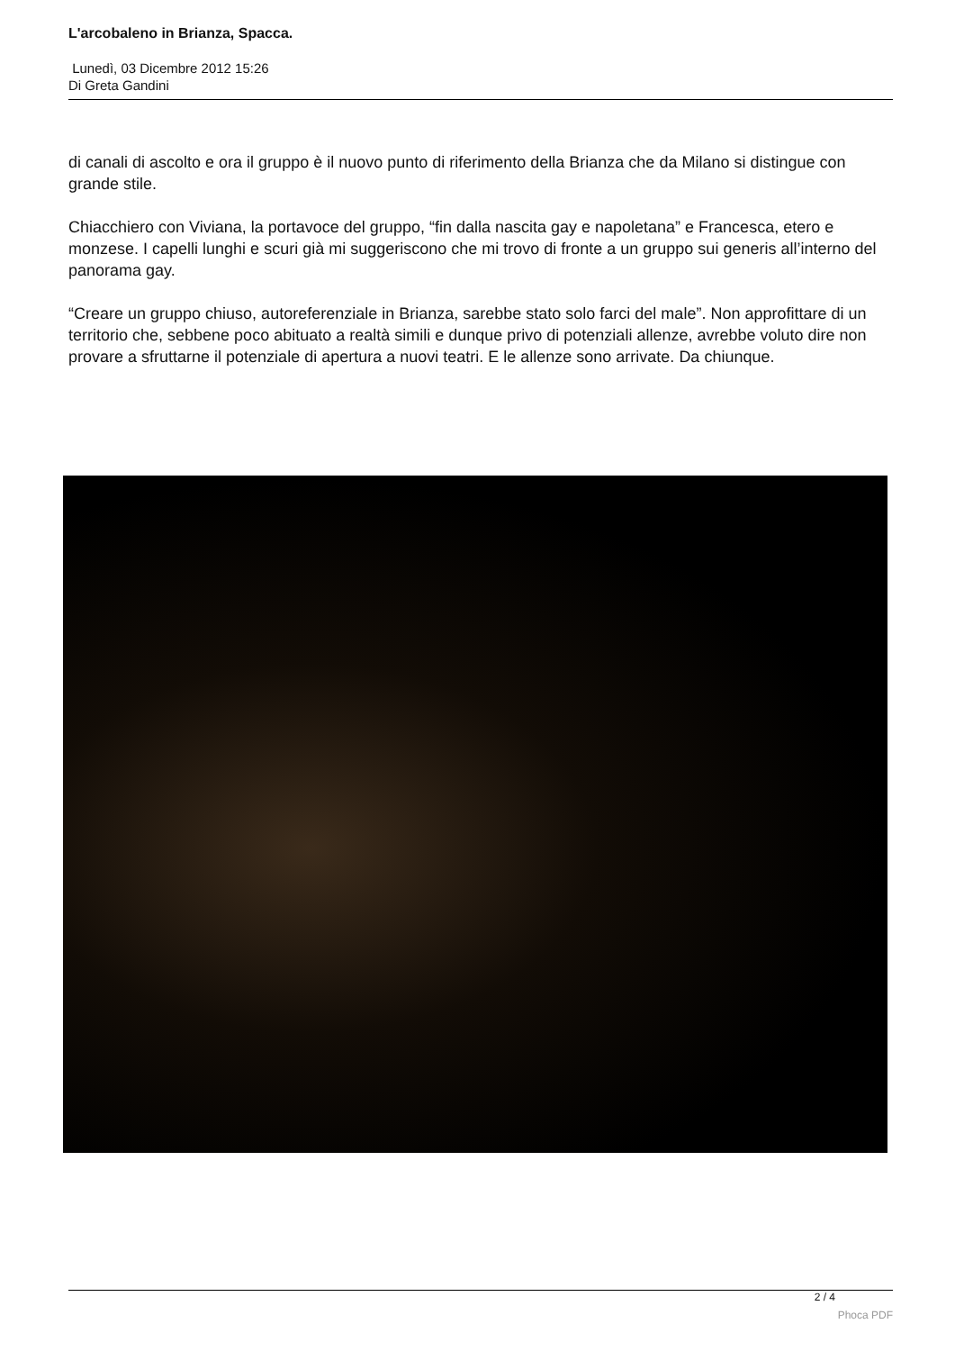L'arcobaleno in Brianza, Spacca.
Lunedì, 03 Dicembre 2012 15:26
Di Greta Gandini
di canali di ascolto e ora il gruppo è il nuovo punto di riferimento della Brianza che da Milano si distingue con grande stile.
Chiacchiero con Viviana, la portavoce del gruppo, “fin dalla nascita gay e napoletana” e Francesca, etero e monzese. I capelli lunghi e scuri già mi suggeriscono che mi trovo di fronte a un gruppo sui generis all’interno del panorama gay.
“Creare un gruppo chiuso, autoreferenziale in Brianza, sarebbe stato solo farci del male”. Non approfittare di un territorio che, sebbene poco abituato a realtà simili e dunque privo di potenziali allenze, avrebbe voluto dire non provare a sfruttarne il potenziale di apertura a nuovi teatri. E le allenze sono arrivate. Da chiunque.
2 / 4
Phoca PDF